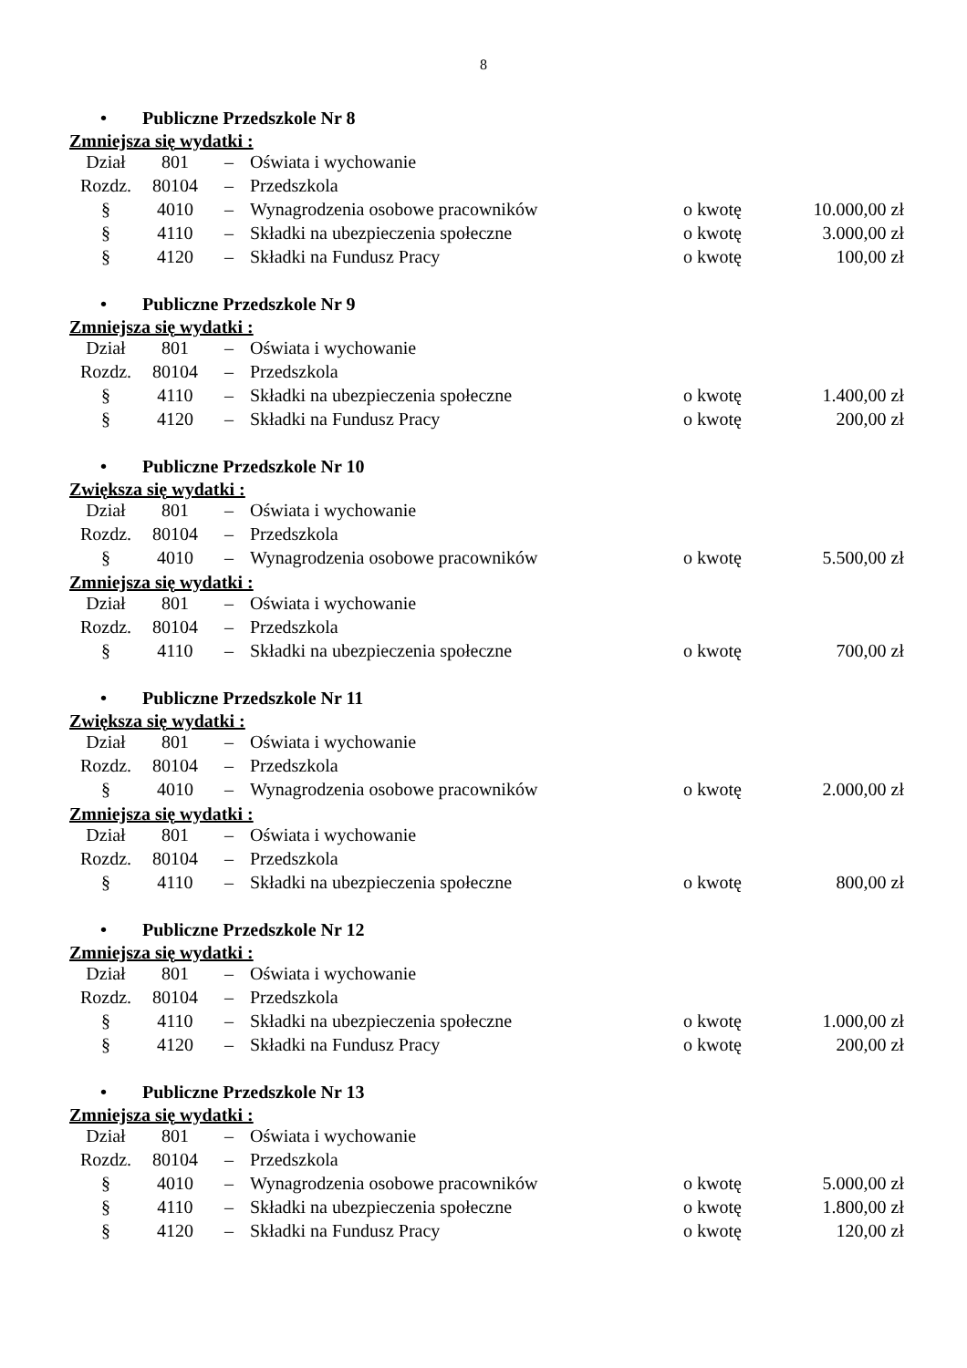8
• Publiczne Przedszkole Nr 8
Zmniejsza się wydatki :
| Dział | 801 | – | Oświata i wychowanie | | |
| Rozdz. | 80104 | – | Przedszkola | | |
| § | 4010 | – | Wynagrodzenia osobowe pracowników | o kwotę | 10.000,00 zł |
| § | 4110 | – | Składki na ubezpieczenia społeczne | o kwotę | 3.000,00 zł |
| § | 4120 | – | Składki na Fundusz Pracy | o kwotę | 100,00 zł |
• Publiczne Przedszkole Nr 9
Zmniejsza się wydatki :
| Dział | 801 | – | Oświata i wychowanie | | |
| Rozdz. | 80104 | – | Przedszkola | | |
| § | 4110 | – | Składki na ubezpieczenia społeczne | o kwotę | 1.400,00 zł |
| § | 4120 | – | Składki na Fundusz Pracy | o kwotę | 200,00 zł |
• Publiczne Przedszkole Nr 10
Zwiększa się wydatki :
| Dział | 801 | – | Oświata i wychowanie | | |
| Rozdz. | 80104 | – | Przedszkola | | |
| § | 4010 | – | Wynagrodzenia osobowe pracowników | o kwotę | 5.500,00 zł |
Zmniejsza się wydatki :
| Dział | 801 | – | Oświata i wychowanie | | |
| Rozdz. | 80104 | – | Przedszkola | | |
| § | 4110 | – | Składki na ubezpieczenia społeczne | o kwotę | 700,00 zł |
• Publiczne Przedszkole Nr 11
Zwiększa się wydatki :
| Dział | 801 | – | Oświata i wychowanie | | |
| Rozdz. | 80104 | – | Przedszkola | | |
| § | 4010 | – | Wynagrodzenia osobowe pracowników | o kwotę | 2.000,00 zł |
Zmniejsza się wydatki :
| Dział | 801 | – | Oświata i wychowanie | | |
| Rozdz. | 80104 | – | Przedszkola | | |
| § | 4110 | – | Składki na ubezpieczenia społeczne | o kwotę | 800,00 zł |
• Publiczne Przedszkole Nr 12
Zmniejsza się wydatki :
| Dział | 801 | – | Oświata i wychowanie | | |
| Rozdz. | 80104 | – | Przedszkola | | |
| § | 4110 | – | Składki na ubezpieczenia społeczne | o kwotę | 1.000,00 zł |
| § | 4120 | – | Składki na Fundusz Pracy | o kwotę | 200,00 zł |
• Publiczne Przedszkole Nr 13
Zmniejsza się wydatki :
| Dział | 801 | – | Oświata i wychowanie | | |
| Rozdz. | 80104 | – | Przedszkola | | |
| § | 4010 | – | Wynagrodzenia osobowe pracowników | o kwotę | 5.000,00 zł |
| § | 4110 | – | Składki na ubezpieczenia społeczne | o kwotę | 1.800,00 zł |
| § | 4120 | – | Składki na Fundusz Pracy | o kwotę | 120,00 zł |